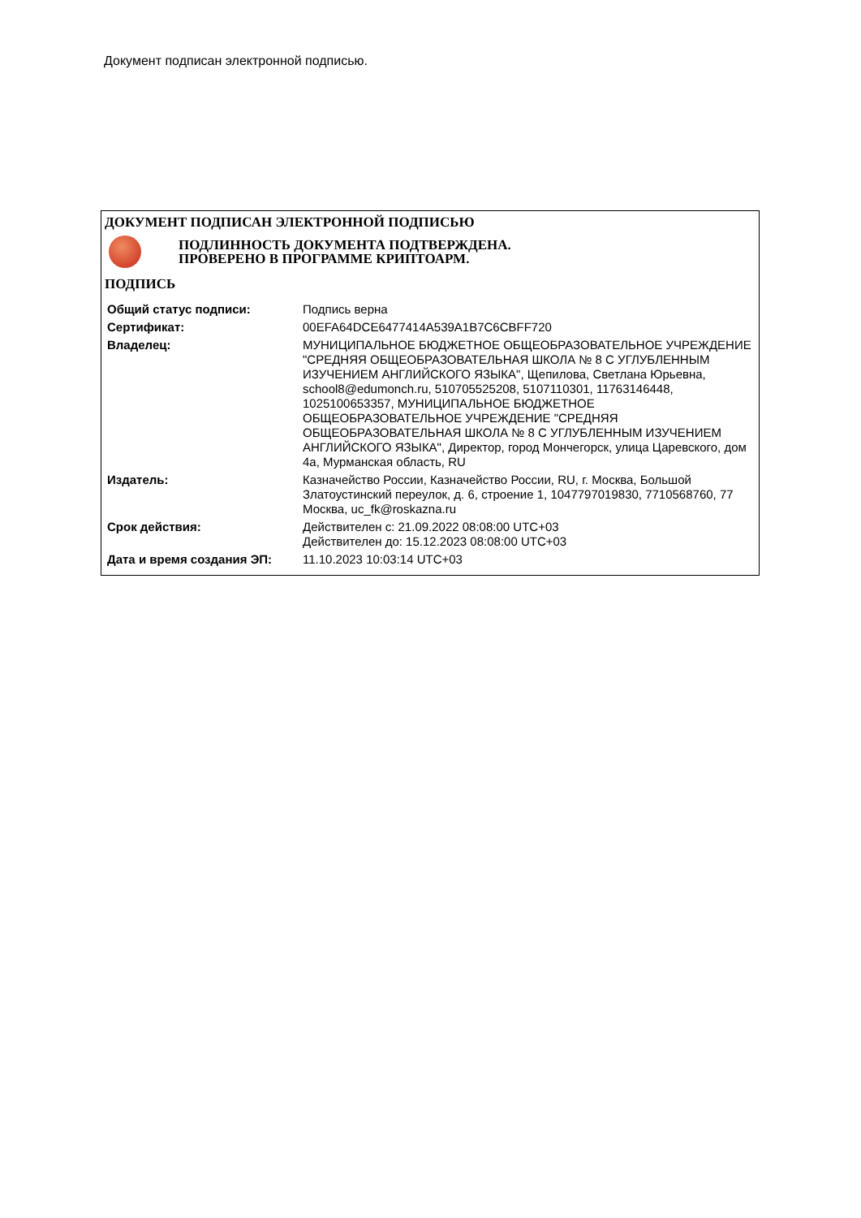Документ подписан электронной подписью.
ДОКУМЕНТ ПОДПИСАН ЭЛЕКТРОННОЙ ПОДПИСЬЮ
ПОДЛИННОСТЬ ДОКУМЕНТА ПОДТВЕРЖДЕНА.
ПРОВЕРЕНО В ПРОГРАММЕ КРИПТОАРМ.
ПОДПИСЬ
| Общий статус подписи: | Подпись верна |
| Сертификат: | 00EFA64DCE6477414A539A1B7C6CBFF720 |
| Владелец: | МУНИЦИПАЛЬНОЕ БЮДЖЕТНОЕ ОБЩЕОБРАЗОВАТЕЛЬНОЕ УЧРЕЖДЕНИЕ "СРЕДНЯЯ ОБЩЕОБРАЗОВАТЕЛЬНАЯ ШКОЛА № 8 С УГЛУБЛЕННЫМ ИЗУЧЕНИЕМ АНГЛИЙСКОГО ЯЗЫКА", Щепилова, Светлана Юрьевна, school8@edumonch.ru, 510705525208, 5107110301, 11763146448, 1025100653357, МУНИЦИПАЛЬНОЕ БЮДЖЕТНОЕ ОБЩЕОБРАЗОВАТЕЛЬНОЕ УЧРЕЖДЕНИЕ "СРЕДНЯЯ ОБЩЕОБРАЗОВАТЕЛЬНАЯ ШКОЛА № 8 С УГЛУБЛЕННЫМ ИЗУЧЕНИЕМ АНГЛИЙСКОГО ЯЗЫКА", Директор, город Мончегорск, улица Царевского, дом 4а, Мурманская область, RU |
| Издатель: | Казначейство России, Казначейство России, RU, г. Москва, Большой Златоустинский переулок, д. 6, строение 1, 1047797019830, 7710568760, 77 Москва, uc_fk@roskazna.ru |
| Срок действия: | Действителен с: 21.09.2022 08:08:00 UTC+03 Действителен до: 15.12.2023 08:08:00 UTC+03 |
| Дата и время создания ЭП: | 11.10.2023 10:03:14 UTC+03 |